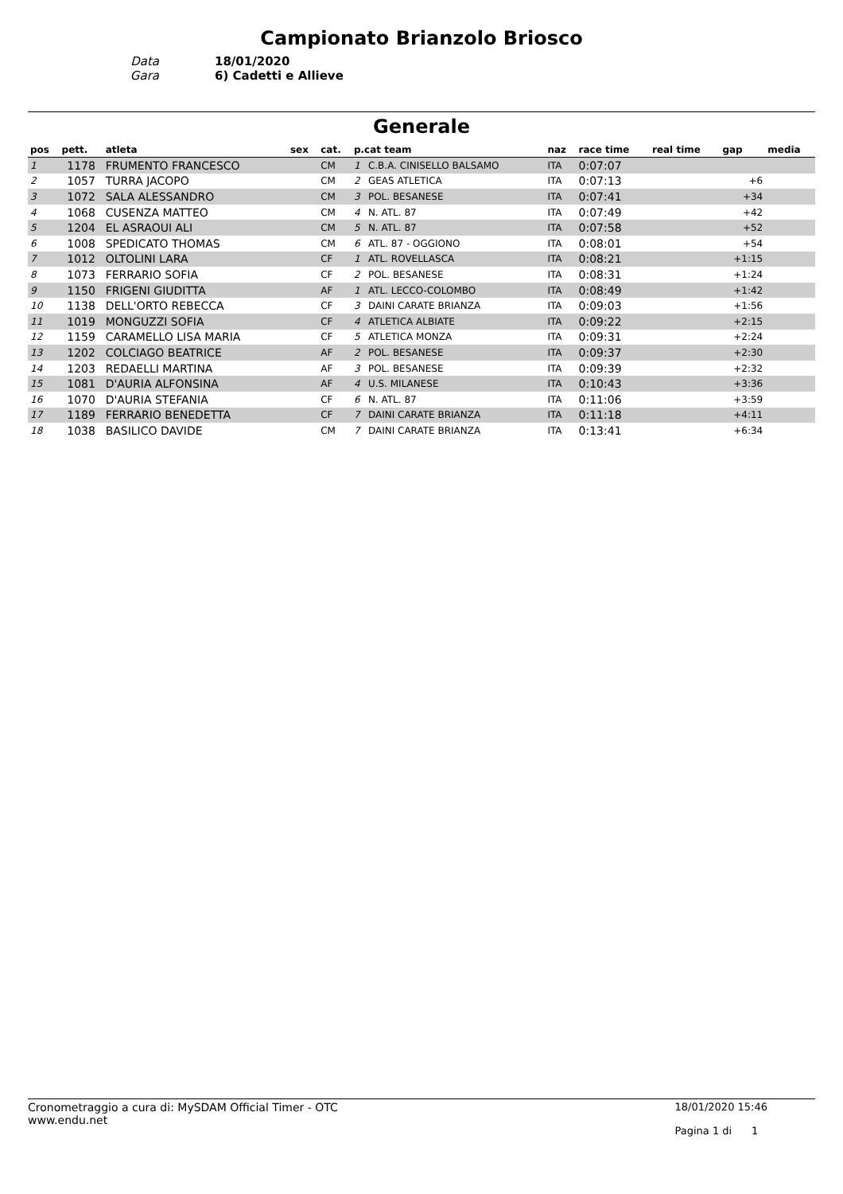Campionato Brianzolo Briosco
Data
18/01/2020
Gara
6) Cadetti e Allieve
Generale
| pos | pett. | atleta | sex | cat. | p.cat team | | naz | race time | real time | gap | media |
| --- | --- | --- | --- | --- | --- | --- | --- | --- | --- | --- | --- |
| 1 | 1178 | FRUMENTO FRANCESCO | | CM | 1 | C.B.A. CINISELLO BALSAMO | ITA | 0:07:07 | | | |
| 2 | 1057 | TURRA JACOPO | | CM | 2 | GEAS ATLETICA | ITA | 0:07:13 | | +6 | |
| 3 | 1072 | SALA ALESSANDRO | | CM | 3 | POL. BESANESE | ITA | 0:07:41 | | +34 | |
| 4 | 1068 | CUSENZA MATTEO | | CM | 4 | N. ATL. 87 | ITA | 0:07:49 | | +42 | |
| 5 | 1204 | EL ASRAOUI ALI | | CM | 5 | N. ATL. 87 | ITA | 0:07:58 | | +52 | |
| 6 | 1008 | SPEDICATO THOMAS | | CM | 6 | ATL. 87 - OGGIONO | ITA | 0:08:01 | | +54 | |
| 7 | 1012 | OLTOLINI LARA | | CF | 1 | ATL. ROVELLASCA | ITA | 0:08:21 | | +1:15 | |
| 8 | 1073 | FERRARIO SOFIA | | CF | 2 | POL. BESANESE | ITA | 0:08:31 | | +1:24 | |
| 9 | 1150 | FRIGENI GIUDITTA | | AF | 1 | ATL. LECCO-COLOMBO | ITA | 0:08:49 | | +1:42 | |
| 10 | 1138 | DELL'ORTO REBECCA | | CF | 3 | DAINI CARATE BRIANZA | ITA | 0:09:03 | | +1:56 | |
| 11 | 1019 | MONGUZZI SOFIA | | CF | 4 | ATLETICA ALBIATE | ITA | 0:09:22 | | +2:15 | |
| 12 | 1159 | CARAMELLO LISA MARIA | | CF | 5 | ATLETICA MONZA | ITA | 0:09:31 | | +2:24 | |
| 13 | 1202 | COLCIAGO BEATRICE | | AF | 2 | POL. BESANESE | ITA | 0:09:37 | | +2:30 | |
| 14 | 1203 | REDAELLI MARTINA | | AF | 3 | POL. BESANESE | ITA | 0:09:39 | | +2:32 | |
| 15 | 1081 | D'AURIA ALFONSINA | | AF | 4 | U.S. MILANESE | ITA | 0:10:43 | | +3:36 | |
| 16 | 1070 | D'AURIA STEFANIA | | CF | 6 | N. ATL. 87 | ITA | 0:11:06 | | +3:59 | |
| 17 | 1189 | FERRARIO BENEDETTA | | CF | 7 | DAINI CARATE BRIANZA | ITA | 0:11:18 | | +4:11 | |
| 18 | 1038 | BASILICO DAVIDE | | CM | 7 | DAINI CARATE BRIANZA | ITA | 0:13:41 | | +6:34 | |
Cronometraggio a cura di: MySDAM Official Timer - OTC
www.endu.net
18/01/2020 15:46
Pagina 1 di 1